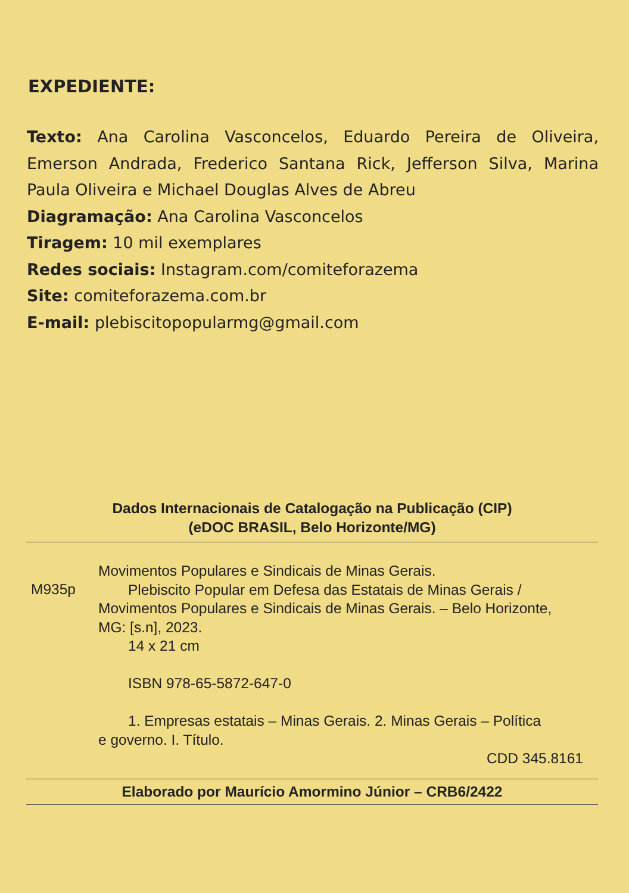EXPEDIENTE:
Texto: Ana Carolina Vasconcelos, Eduardo Pereira de Oliveira, Emerson Andrada, Frederico Santana Rick, Jefferson Silva, Marina Paula Oliveira e Michael Douglas Alves de Abreu
Diagramação: Ana Carolina Vasconcelos
Tiragem: 10 mil exemplares
Redes sociais: Instagram.com/comiteforazema
Site: comiteforazema.com.br
E-mail: plebiscitopopularmg@gmail.com
Dados Internacionais de Catalogação na Publicação (CIP)
(eDOC BRASIL, Belo Horizonte/MG)
M935p
Movimentos Populares e Sindicais de Minas Gerais.
Plebiscito Popular em Defesa das Estatais de Minas Gerais /
Movimentos Populares e Sindicais de Minas Gerais. – Belo Horizonte, MG: [s.n], 2023.
14 x 21 cm
ISBN 978-65-5872-647-0
1. Empresas estatais – Minas Gerais. 2. Minas Gerais – Política
e governo. I. Título.
CDD 345.8161
Elaborado por Maurício Amormino Júnior – CRB6/2422